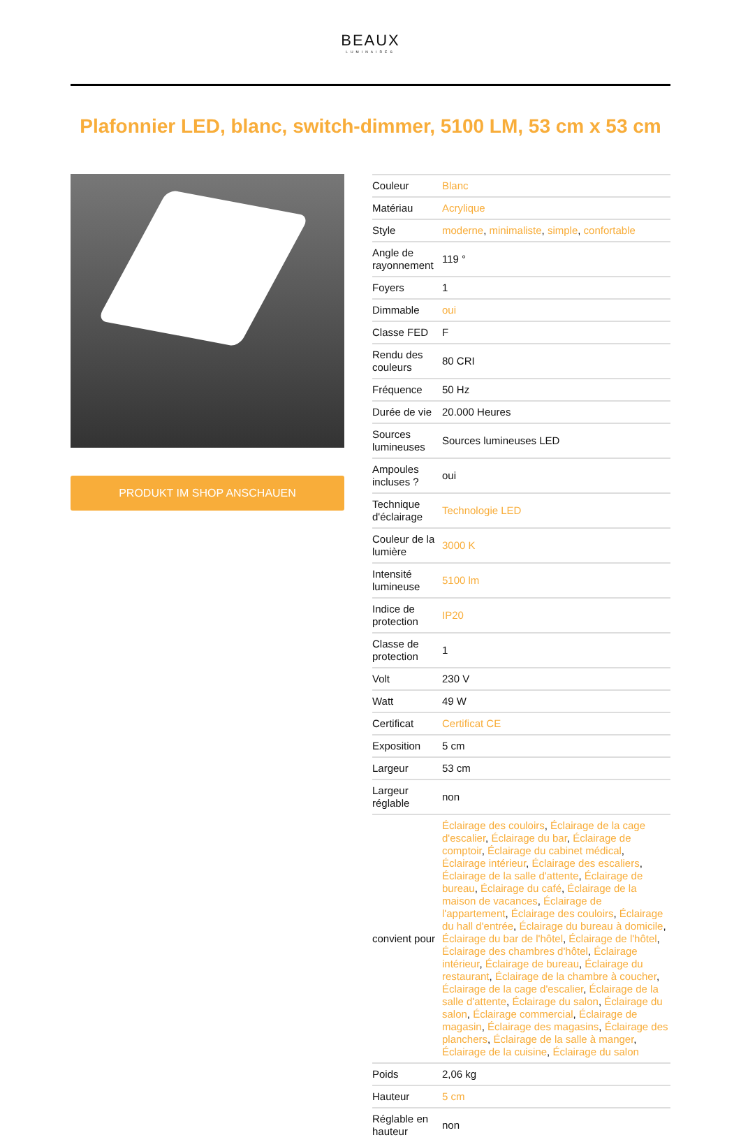BEAUX
LUMINAIRES
Plafonnier LED, blanc, switch-dimmer, 5100 LM, 53 cm x 53 cm
PRODUKT IM SHOP ANSCHAUEN
| Couleur | Blanc |
| Matériau | Acrylique |
| Style | moderne , minimaliste , simple , confortable |
| Angle de rayonnement | 119 ° |
| Foyers | 1 |
| Dimmable | oui |
| Classe FED | F |
| Rendu des couleurs | 80 CRI |
| Fréquence | 50 Hz |
| Durée de vie | 20.000 Heures |
| Sources lumineuses | Sources lumineuses LED |
| Ampoules incluses ? | oui |
| Technique d'éclairage | Technologie LED |
| Couleur de la lumière | 3000 K |
| Intensité lumineuse | 5100 lm |
| Indice de protection | IP20 |
| Classe de protection | 1 |
| Volt | 230 V |
| Watt | 49 W |
| Certificat | Certificat CE |
| Exposition | 5 cm |
| Largeur | 53 cm |
| Largeur réglable | non |
| convient pour | Éclairage des couloirs , Éclairage de la cage d'escalier , Éclairage du bar , Éclairage de comptoir , Éclairage du cabinet médical , Éclairage intérieur , Éclairage des escaliers , Éclairage de la salle d'attente , Éclairage de bureau , Éclairage du café , Éclairage de la maison de vacances , Éclairage de l'appartement , Éclairage des couloirs , Éclairage du hall d'entrée , Éclairage du bureau à domicile , Éclairage du bar de l'hôtel , Éclairage de l'hôtel , Éclairage des chambres d'hôtel , Éclairage intérieur , Éclairage de bureau , Éclairage du restaurant , Éclairage de la chambre à coucher , Éclairage de la cage d'escalier , Éclairage de la salle d'attente , Éclairage du salon , Éclairage du salon , Éclairage commercial , Éclairage de magasin , Éclairage des magasins , Éclairage des planchers , Éclairage de la salle à manger , Éclairage de la cuisine , Éclairage du salon |
| Poids | 2,06 kg |
| Hauteur | 5 cm |
| Réglable en hauteur | non |